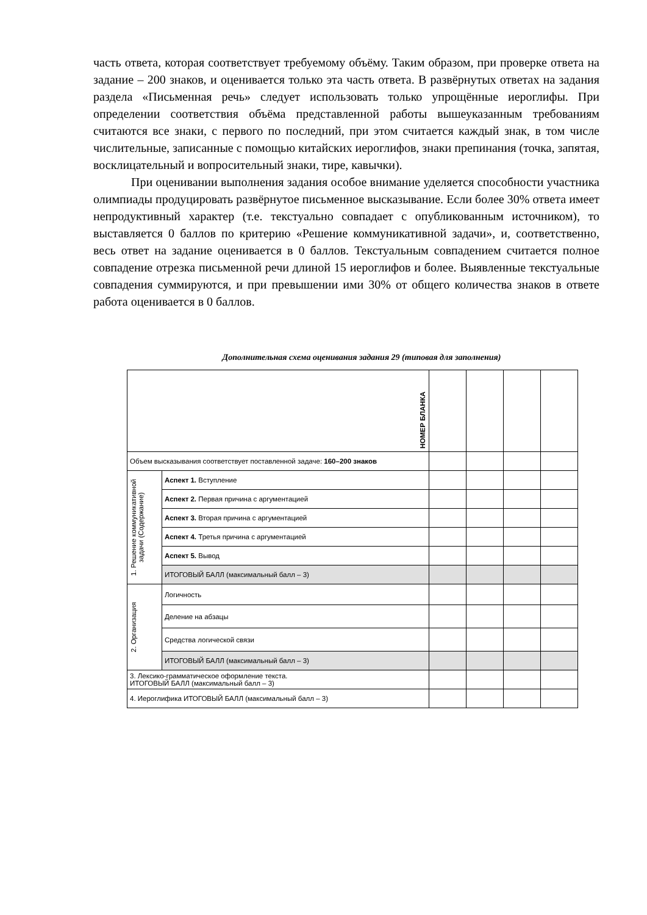часть ответа, которая соответствует требуемому объёму. Таким образом, при проверке ответа на задание – 200 знаков, и оценивается только эта часть ответа. В развёрнутых ответах на задания раздела «Письменная речь» следует использовать только упрощённые иероглифы. При определении соответствия объёма представленной работы вышеуказанным требованиям считаются все знаки, с первого по последний, при этом считается каждый знак, в том числе числительные, записанные с помощью китайских иероглифов, знаки препинания (точка, запятая, восклицательный и вопросительный знаки, тире, кавычки).
При оценивании выполнения задания особое внимание уделяется способности участника олимпиады продуцировать развёрнутое письменное высказывание. Если более 30% ответа имеет непродуктивный характер (т.е. текстуально совпадает с опубликованным источником), то выставляется 0 баллов по критерию «Решение коммуникативной задачи», и, соответственно, весь ответ на задание оценивается в 0 баллов. Текстуальным совпадением считается полное совпадение отрезка письменной речи длиной 15 иероглифов и более. Выявленные текстуальные совпадения суммируются, и при превышении ими 30% от общего количества знаков в ответе работа оценивается в 0 баллов.
Дополнительная схема оценивания задания 29 (типовая для заполнения)
| НОМЕР БЛАНКА | | | | | |
| Объем высказывания соответствует поставленной задаче: 160–200 знаков | | | | | |
| 1. Решение коммуникативной задачи (Содержание) | Аспект 1. Вступление | | | | |
| | Аспект 2. Первая причина с аргументацией | | | | |
| | Аспект 3. Вторая причина с аргументацией | | | | |
| | Аспект 4. Третья причина с аргументацией | | | | |
| | Аспект 5. Вывод | | | | |
| | ИТОГОВЫЙ БАЛЛ (максимальный балл – 3) | | | | |
| 2. Организация | Логичность | | | | |
| | Деление на абзацы | | | | |
| | Средства логической связи | | | | |
| | ИТОГОВЫЙ БАЛЛ (максимальный балл – 3) | | | | |
| 3. Лексико-грамматическое оформление текста. ИТОГОВЫЙ БАЛЛ (максимальный балл – 3) | | | | | |
| 4. Иероглифика ИТОГОВЫЙ БАЛЛ (максимальный балл – 3) | | | | | |